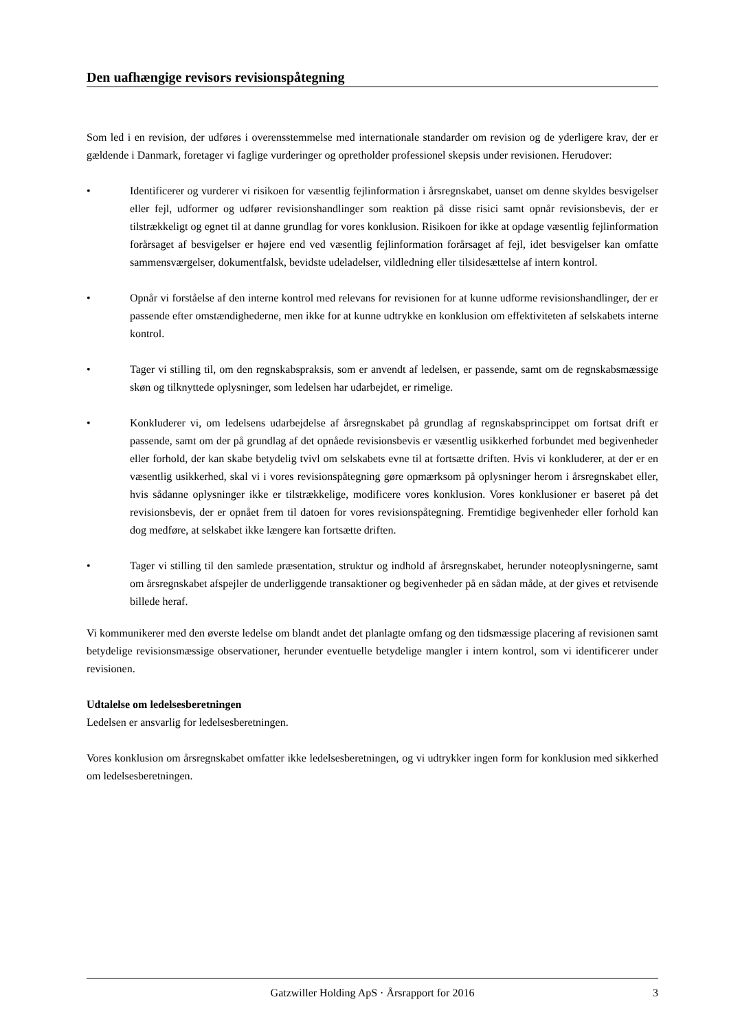Den uafhængige revisors revisionspåtegning
Som led i en revision, der udføres i overensstemmelse med internationale standarder om revision og de yderligere krav, der er gældende i Danmark, foretager vi faglige vurderinger og opretholder professionel skepsis under revisionen. Herudover:
• Identificerer og vurderer vi risikoen for væsentlig fejlinformation i årsregnskabet, uanset om denne skyldes besvigelser eller fejl, udformer og udfører revisionshandlinger som reaktion på disse risici samt opnår revisionsbevis, der er tilstrækkeligt og egnet til at danne grundlag for vores konklusion. Risikoen for ikke at opdage væsentlig fejlinformation forårsaget af besvigelser er højere end ved væsentlig fejlinformation forårsaget af fejl, idet besvigelser kan omfatte sammensværgelser, dokumentfalsk, bevidste udeladelser, vildledning eller tilsidesættelse af intern kontrol.
• Opnår vi forståelse af den interne kontrol med relevans for revisionen for at kunne udforme revisionshandlinger, der er passende efter omstændighederne, men ikke for at kunne udtrykke en konklusion om effektiviteten af selskabets interne kontrol.
• Tager vi stilling til, om den regnskabspraksis, som er anvendt af ledelsen, er passende, samt om de regnskabsmæssige skøn og tilknyttede oplysninger, som ledelsen har udarbejdet, er rimelige.
• Konkluderer vi, om ledelsens udarbejdelse af årsregnskabet på grundlag af regnskabsprincippet om fortsat drift er passende, samt om der på grundlag af det opnåede revisionsbevis er væsentlig usikkerhed forbundet med begivenheder eller forhold, der kan skabe betydelig tvivl om selskabets evne til at fortsætte driften. Hvis vi konkluderer, at der er en væsentlig usikkerhed, skal vi i vores revisionspåtegning gøre opmærksom på oplysninger herom i årsregnskabet eller, hvis sådanne oplysninger ikke er tilstrækkelige, modificere vores konklusion. Vores konklusioner er baseret på det revisionsbevis, der er opnået frem til datoen for vores revisionspåtegning. Fremtidige begivenheder eller forhold kan dog medføre, at selskabet ikke længere kan fortsætte driften.
• Tager vi stilling til den samlede præsentation, struktur og indhold af årsregnskabet, herunder noteoplysningerne, samt om årsregnskabet afspejler de underliggende transaktioner og begivenheder på en sådan måde, at der gives et retvisende billede heraf.
Vi kommunikerer med den øverste ledelse om blandt andet det planlagte omfang og den tidsmæssige placering af revisionen samt betydelige revisionsmæssige observationer, herunder eventuelle betydelige mangler i intern kontrol, som vi identificerer under revisionen.
Udtalelse om ledelsesberetningen
Ledelsen er ansvarlig for ledelsesberetningen.
Vores konklusion om årsregnskabet omfatter ikke ledelsesberetningen, og vi udtrykker ingen form for konklusion med sikkerhed om ledelsesberetningen.
Gatzwiller Holding ApS · Årsrapport for 2016 3